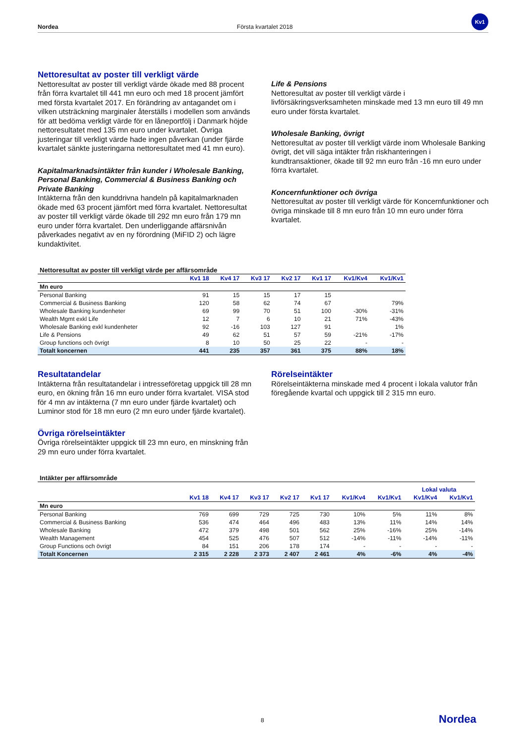Nordea Första kvartalet 2018
Kv1
Nettoresultat av poster till verkligt värde
Nettoresultat av poster till verkligt värde ökade med 88 procent från förra kvartalet till 441 mn euro och med 18 procent jämfört med första kvartalet 2017. En förändring av antagandet om i vilken utsträckning marginaler återställs i modellen som används för att bedöma verkligt värde för en låneportfölj i Danmark höjde nettoresultatet med 135 mn euro under kvartalet. Övriga justeringar till verkligt värde hade ingen påverkan (under fjärde kvartalet sänkte justeringarna nettoresultatet med 41 mn euro).
Kapitalmarknadsintäkter från kunder i Wholesale Banking, Personal Banking, Commercial & Business Banking och Private Banking
Intäkterna från den kunddrivna handeln på kapitalmarknaden ökade med 63 procent jämfört med förra kvartalet. Nettoresultat av poster till verkligt värde ökade till 292 mn euro från 179 mn euro under förra kvartalet. Den underliggande affärsnivån påverkades negativt av en ny förordning (MiFID 2) och lägre kundaktivitet.
Life & Pensions
Nettoresultat av poster till verkligt värde i livförsäkringsverksamheten minskade med 13 mn euro till 49 mn euro under första kvartalet.
Wholesale Banking, övrigt
Nettoresultat av poster till verkligt värde inom Wholesale Banking övrigt, det vill säga intäkter från riskhanteringen i kundtransaktioner, ökade till 92 mn euro från -16 mn euro under förra kvartalet.
Koncernfunktioner och övriga
Nettoresultat av poster till verkligt värde för Koncernfunktioner och övriga minskade till 8 mn euro från 10 mn euro under förra kvartalet.
Nettoresultat av poster till verkligt värde per affärsområde
| | Kv1 18 | Kv4 17 | Kv3 17 | Kv2 17 | Kv1 17 | Kv1/Kv4 | Kv1/Kv1 |
| --- | --- | --- | --- | --- | --- | --- | --- |
| Mn euro | | | | | | | |
| Personal Banking | 91 | 15 | 15 | 17 | 15 | | |
| Commercial & Business Banking | 120 | 58 | 62 | 74 | 67 | | 79% |
| Wholesale Banking kundenheter | 69 | 99 | 70 | 51 | 100 | -30% | -31% |
| Wealth Mgmt exkl Life | 12 | 7 | 6 | 10 | 21 | 71% | -43% |
| Wholesale Banking exkl kundenheter | 92 | -16 | 103 | 127 | 91 | | 1% |
| Life & Pensions | 49 | 62 | 51 | 57 | 59 | -21% | -17% |
| Group functions och övrigt | 8 | 10 | 50 | 25 | 22 | - | - |
| Totalt koncernen | 441 | 235 | 357 | 361 | 375 | 88% | 18% |
Resultatandelar
Intäkterna från resultatandelar i intresseföretag uppgick till 28 mn euro, en ökning från 16 mn euro under förra kvartalet. VISA stod för 4 mn av intäkterna (7 mn euro under fjärde kvartalet) och Luminor stod för 18 mn euro (2 mn euro under fjärde kvartalet).
Övriga rörelseintäkter
Övriga rörelseintäkter uppgick till 23 mn euro, en minskning från 29 mn euro under förra kvartalet.
Rörelseintäkter
Rörelseintäkterna minskade med 4 procent i lokala valutor från föregående kvartal och uppgick till 2 315 mn euro.
Intäkter per affärsområde
| | | | | | | | | Lokal valuta | |
| --- | --- | --- | --- | --- | --- | --- | --- | --- | --- |
| | Kv1 18 | Kv4 17 | Kv3 17 | Kv2 17 | Kv1 17 | Kv1/Kv4 | Kv1/Kv1 | Kv1/Kv4 | Kv1/Kv1 |
| Mn euro | | | | | | | | | |
| Personal Banking | 769 | 699 | 729 | 725 | 730 | 10% | 5% | 11% | 8% |
| Commercial & Business Banking | 536 | 474 | 464 | 496 | 483 | 13% | 11% | 14% | 14% |
| Wholesale Banking | 472 | 379 | 498 | 501 | 562 | 25% | -16% | 25% | -14% |
| Wealth Management | 454 | 525 | 476 | 507 | 512 | -14% | -11% | -14% | -11% |
| Group Functions och övrigt | 84 | 151 | 206 | 178 | 174 | - | - | - | - |
| Totalt Koncernen | 2 315 | 2 228 | 2 373 | 2 407 | 2 461 | 4% | -6% | 4% | -4% |
8 Nordea